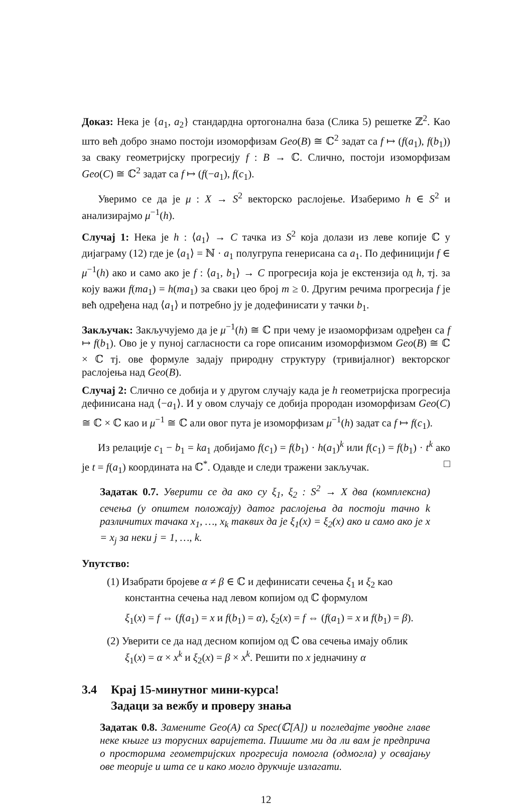Доказ: Нека је {a<sub>1</sub>, a<sub>2</sub>} стандардна ортогонална база (Слика 5) решетке ℤ<sup>2</sup>. Као што већ добро знамо постоји изоморфизам Geo(B) ≅ ℂ<sup>2</sup> задат са f ↦ (f(a<sub>1</sub>), f(b<sub>1</sub>)) за сваку геометријску прогресију f : B → ℂ. Слично, постоји изоморфизам Geo(C) ≅ ℂ<sup>2</sup> задат са f ↦ (f(−a<sub>1</sub>), f(c<sub>1</sub>).
Уверимо се да је μ : X → S<sup>2</sup> векторско раслојење. Изаберимо h ∈ S<sup>2</sup> и анализирајмо μ<sup>−1</sup>(h).
Случај 1: Нека је h : ⟨a<sub>1</sub>⟩ → C тачка из S<sup>2</sup> која долази из леве копије ℂ у дијаграму (12) где је ⟨a<sub>1</sub>⟩ = ℕ · a<sub>1</sub> полугрупа генерисана са a<sub>1</sub>. По дефиницији f ∈ μ<sup>−1</sup>(h) ако и само ако је f : ⟨a<sub>1</sub>, b<sub>1</sub>⟩ → C прогресија која је екстензија од h, тј. за коју важи f(ma<sub>1</sub>) = h(ma<sub>1</sub>) за сваки цео број m ≥ 0. Другим речима прогресија f је већ одређена над ⟨a<sub>1</sub>⟩ и потребно ју је додефинисати у тачки b<sub>1</sub>.
Закључак: Закључујемо да је μ<sup>−1</sup>(h) ≅ ℂ при чему је изаоморфизам одређен са f ↦ f(b<sub>1</sub>). Ово је у пуној сагласности са горе описаним изоморфизмом Geo(B) ≅ ℂ × ℂ тј. ове формуле задају природну структуру (тривијалног) векторског раслојења над Geo(B).
Случај 2: Слично се добија и у другом случају када је h геометријска прогресија дефинисана над ⟨−a<sub>1</sub>⟩. И у овом случају се добија прородан изоморфизам Geo(C) ≅ ℂ × ℂ као и μ<sup>−1</sup> ≅ ℂ али овог пута је изоморфизам μ<sup>−1</sup>(h) задат са f ↦ f(c<sub>1</sub>).
Из релације c<sub>1</sub> − b<sub>1</sub> = ka<sub>1</sub> добијамо f(c<sub>1</sub>) = f(b<sub>1</sub>) · h(a<sub>1</sub>)<sup>k</sup> или f(c<sub>1</sub>) = f(b<sub>1</sub>) · t<sup>k</sup> ако је t = f(a<sub>1</sub>) координата на ℂ<sup>*</sup>. Одавде и следи тражени закључак. □
Задатак 0.7. Уверити се да ако су ξ<sub>1</sub>, ξ<sub>2</sub> : S<sup>2</sup> → X два (комплексна) сечења (у општем положају) датог раслојења да постоји тачно k различитих тачака x<sub>1</sub>, …, x<sub>k</sub> таквих да је ξ<sub>1</sub>(x) = ξ<sub>2</sub>(x) ако и само ако је x = x<sub>j</sub> за неки j = 1, …, k.
Упутство:
(1) Изабрати бројеве α ≠ β ∈ ℂ и дефинисати сечења ξ<sub>1</sub> и ξ<sub>2</sub> као константна сечења над левом копијом од ℂ формулом
ξ<sub>1</sub>(x) = f ⇔ (f(a<sub>1</sub>) = x и f(b<sub>1</sub>) = α), ξ<sub>2</sub>(x) = f ⇔ (f(a<sub>1</sub>) = x и f(b<sub>1</sub>) = β).
(2) Уверити се да над десном копијом од ℂ ова сечења имају облик ξ<sub>1</sub>(x) = α × x<sup>k</sup> и ξ<sub>2</sub>(x) = β × x<sup>k</sup>. Решити по x једначину α
3.4 Крај 15-минутног мини-курса!
Задаци за вежбу и проверу знања
Задатак 0.8. Замените Geo(A) са Spec(ℂ[A]) и погледајте уводне главе неке књиге из торусних варијетета. Пишите ми да ли вам је предприча о просторима геометријских прогресија помогла (одмогла) у освајању ове теорије и шта се и како могло друкчије излагати.
12